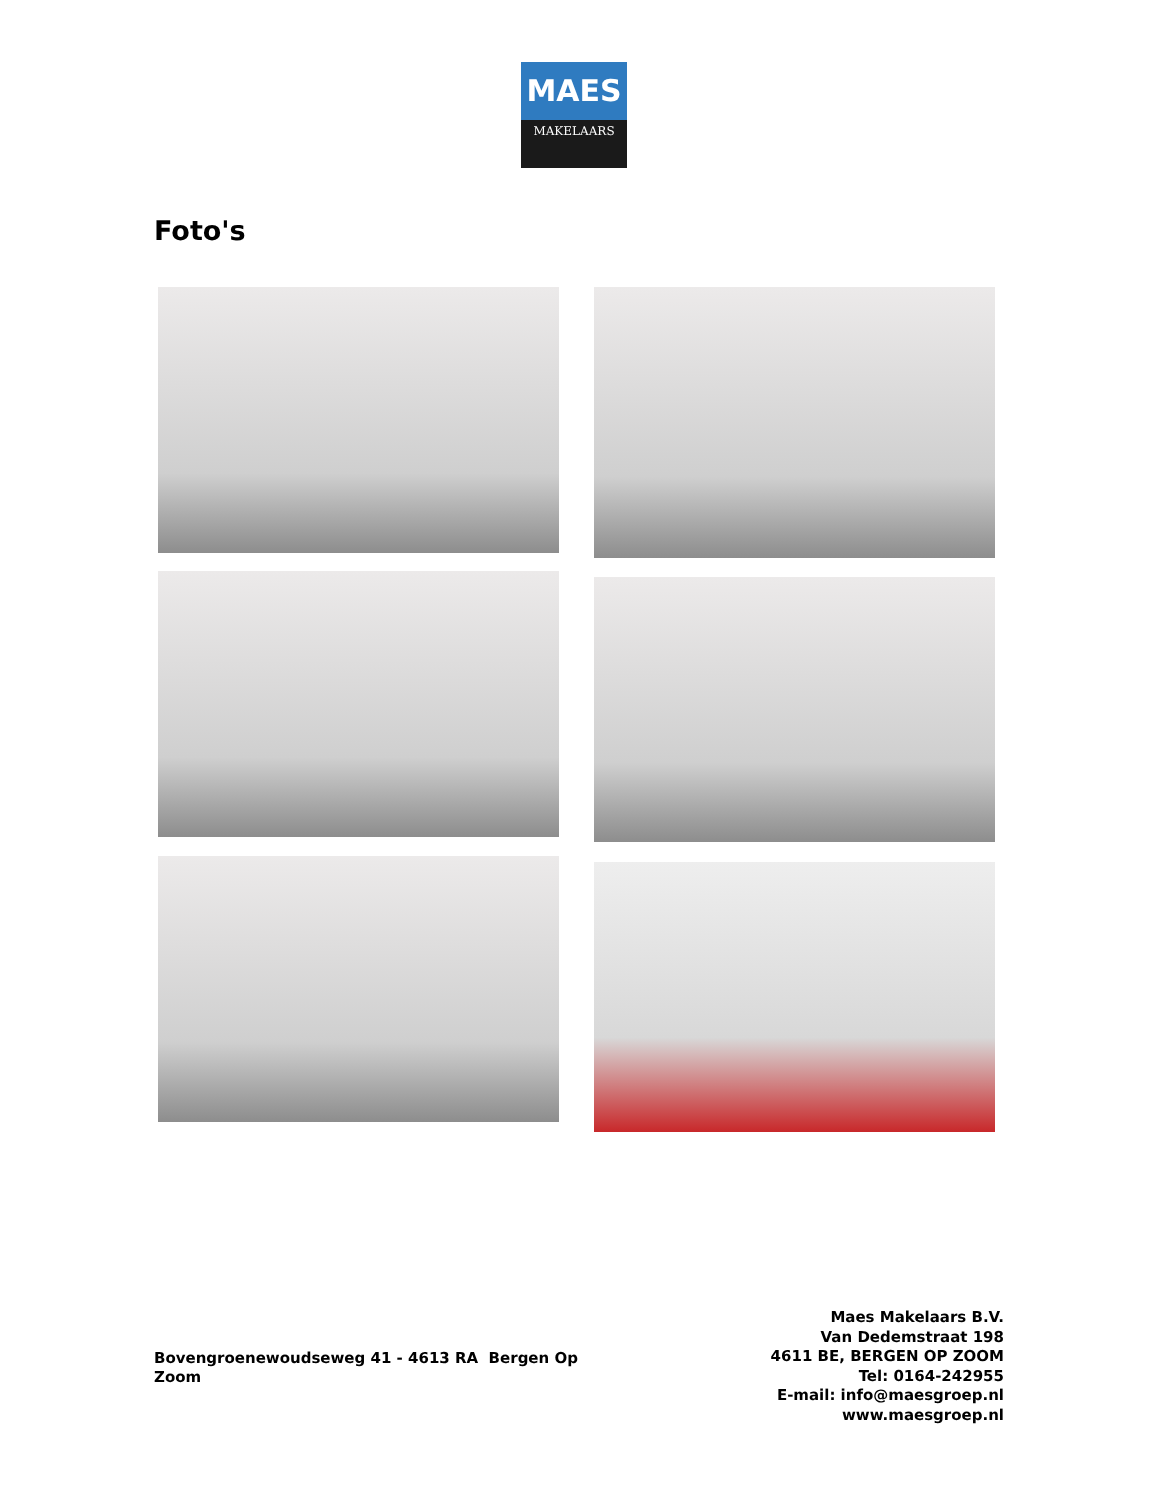MAES
MAKELAARS
Foto's
Bovengroenewoudseweg 41 - 4613 RA Bergen Op Zoom
Maes Makelaars B.V.
Van Dedemstraat 198
4611 BE, BERGEN OP ZOOM
Tel: 0164-242955
E-mail: info@maesgroep.nl
www.maesgroep.nl